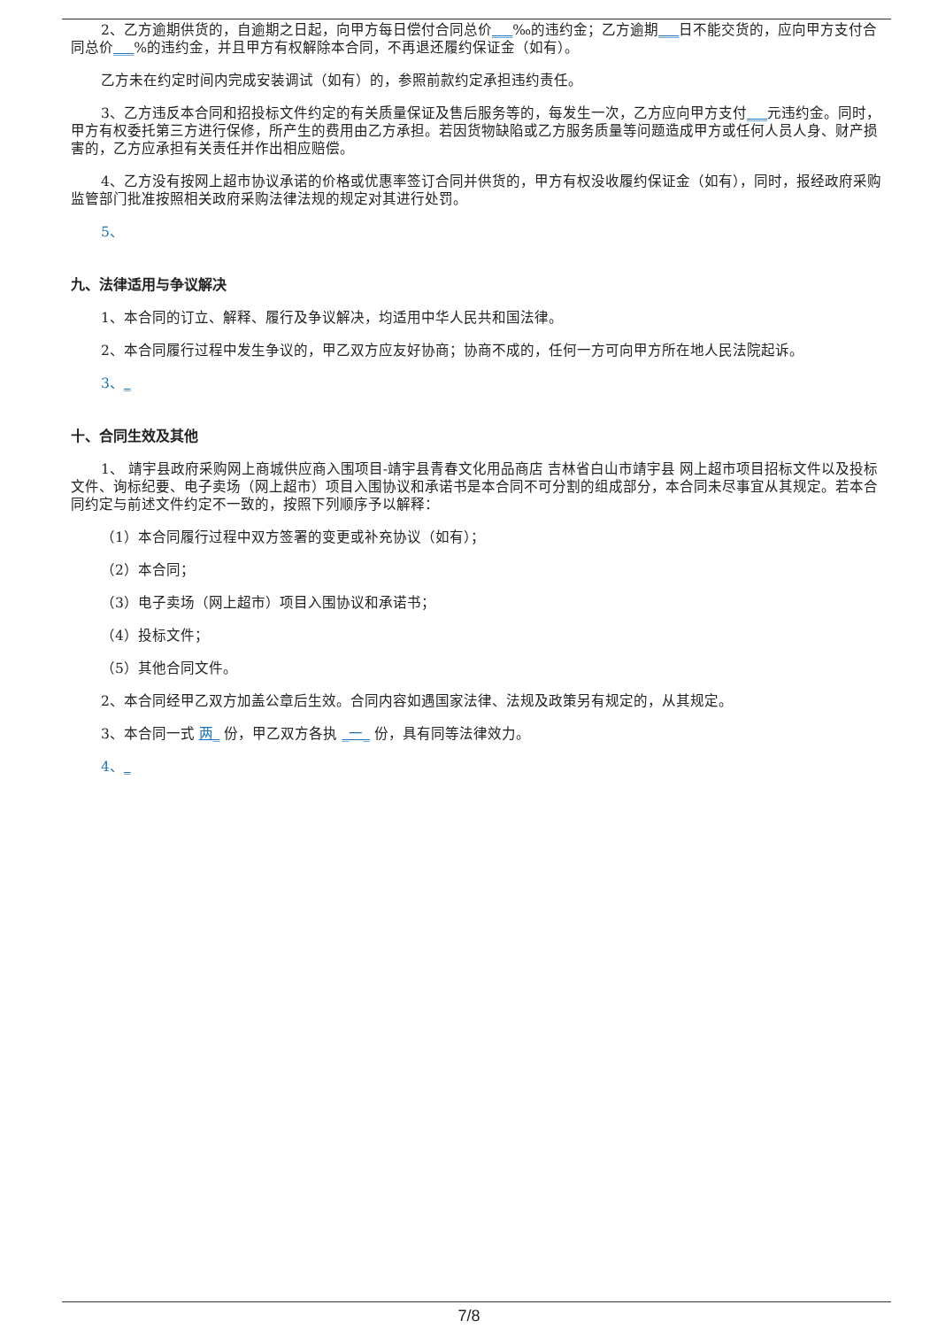2、乙方逾期供货的，自逾期之日起，向甲方每日偿付合同总价___‰的违约金；乙方逾期___日不能交货的，应向甲方支付合同总价___%的违约金，并且甲方有权解除本合同，不再退还履约保证金（如有）。
乙方未在约定时间内完成安装调试（如有）的，参照前款约定承担违约责任。
3、乙方违反本合同和招投标文件约定的有关质量保证及售后服务等的，每发生一次，乙方应向甲方支付___元违约金。同时，甲方有权委托第三方进行保修，所产生的费用由乙方承担。若因货物缺陷或乙方服务质量等问题造成甲方或任何人员人身、财产损害的，乙方应承担有关责任并作出相应赔偿。
4、乙方没有按网上超市协议承诺的价格或优惠率签订合同并供货的，甲方有权没收履约保证金（如有），同时，报经政府采购监管部门批准按照相关政府采购法律法规的规定对其进行处罚。
5、
九、法律适用与争议解决
1、本合同的订立、解释、履行及争议解决，均适用中华人民共和国法律。
2、本合同履行过程中发生争议的，甲乙双方应友好协商；协商不成的，任何一方可向甲方所在地人民法院起诉。
3、_
十、合同生效及其他
1、 靖宇县政府采购网上商城供应商入围项目-靖宇县青春文化用品商店 吉林省白山市靖宇县 网上超市项目招标文件以及投标文件、询标纪要、电子卖场（网上超市）项目入围协议和承诺书是本合同不可分割的组成部分，本合同未尽事宜从其规定。若本合同约定与前述文件约定不一致的，按照下列顺序予以解释：
（1）本合同履行过程中双方签署的变更或补充协议（如有）；
（2）本合同；
（3）电子卖场（网上超市）项目入围协议和承诺书；
（4）投标文件；
（5）其他合同文件。
2、本合同经甲乙双方加盖公章后生效。合同内容如遇国家法律、法规及政策另有规定的，从其规定。
3、本合同一式 两_ 份，甲乙双方各执 _一_ 份，具有同等法律效力。
4、_
7/8